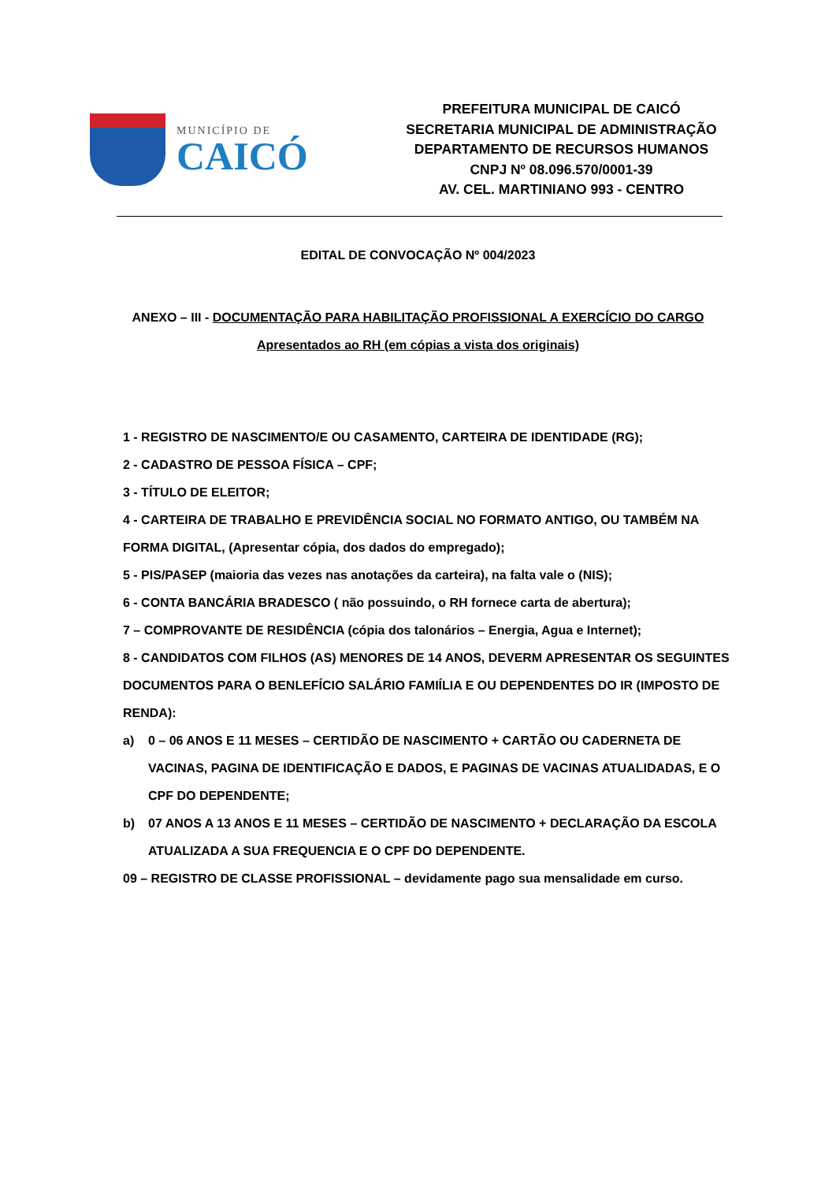MUNICÍPIO DE
CAICÓ
PREFEITURA MUNICIPAL DE CAICÓ
SECRETARIA MUNICIPAL DE ADMINISTRAÇÃO
DEPARTAMENTO DE RECURSOS HUMANOS
CNPJ Nº 08.096.570/0001-39
AV. CEL. MARTINIANO 993 - CENTRO
EDITAL DE CONVOCAÇÃO Nº 004/2023
ANEXO – III - DOCUMENTAÇÃO PARA HABILITAÇÃO PROFISSIONAL A EXERCÍCIO DO CARGO
Apresentados ao RH (em cópias a vista dos originais)
1 - REGISTRO DE NASCIMENTO/E OU CASAMENTO, CARTEIRA DE IDENTIDADE (RG);
2 - CADASTRO DE PESSOA FÍSICA – CPF;
3 - TÍTULO DE ELEITOR;
4 - CARTEIRA DE TRABALHO E PREVIDÊNCIA SOCIAL NO FORMATO ANTIGO, OU TAMBÉM NA FORMA DIGITAL, (Apresentar cópia, dos dados do empregado);
5 - PIS/PASEP (maioria das vezes nas anotações da carteira), na falta vale o (NIS);
6 - CONTA BANCÁRIA BRADESCO ( não possuindo, o RH fornece carta de abertura);
7 – COMPROVANTE DE RESIDÊNCIA (cópia dos talonários – Energia, Agua e Internet);
8 - CANDIDATOS COM FILHOS (AS) MENORES DE 14 ANOS, DEVERM APRESENTAR OS SEGUINTES DOCUMENTOS PARA O BENLEFÍCIO SALÁRIO FAMIÍLIA E OU DEPENDENTES DO IR (IMPOSTO DE RENDA):
a) 0 – 06 ANOS E 11 MESES – CERTIDÃO DE NASCIMENTO + CARTÃO OU CADERNETA DE VACINAS, PAGINA DE IDENTIFICAÇÃO E DADOS, E PAGINAS DE VACINAS ATUALIDADAS, E O CPF DO DEPENDENTE;
b) 07 ANOS A 13 ANOS E 11 MESES – CERTIDÃO DE NASCIMENTO + DECLARAÇÃO DA ESCOLA ATUALIZADA A SUA FREQUENCIA E O CPF DO DEPENDENTE.
09 – REGISTRO DE CLASSE PROFISSIONAL – devidamente pago sua mensalidade em curso.